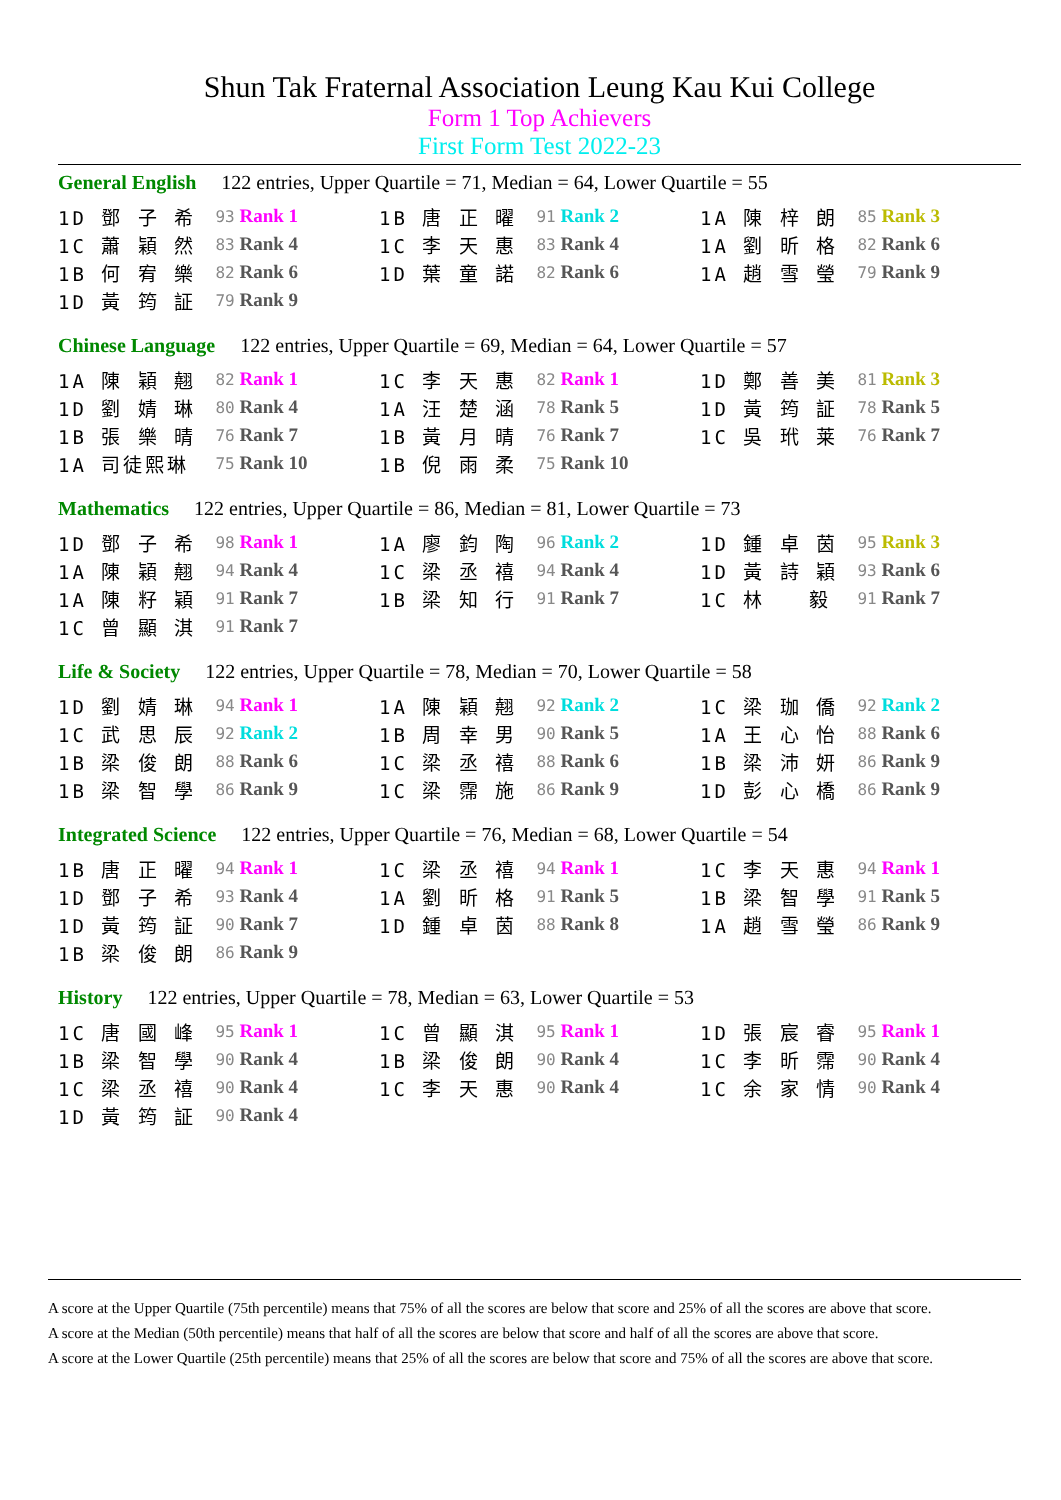Shun Tak Fraternal Association Leung Kau Kui College
Form 1 Top Achievers
First Form Test 2022-23
General English 122 entries, Upper Quartile = 71, Median = 64, Lower Quartile = 55
| 1D 鄧 子 希 | 93 Rank 1 | 1B 唐 正 曜 | 91 Rank 2 | 1A 陳 梓 朗 | 85 Rank 3 |
| 1C 蕭 穎 然 | 83 Rank 4 | 1C 李 天 惠 | 83 Rank 4 | 1A 劉 昕 格 | 82 Rank 6 |
| 1B 何 宥 樂 | 82 Rank 6 | 1D 葉 童 諾 | 82 Rank 6 | 1A 趙 雪 瑩 | 79 Rank 9 |
| 1D 黃 筠 証 | 79 Rank 9 | | | | |
Chinese Language 122 entries, Upper Quartile = 69, Median = 64, Lower Quartile = 57
| 1A 陳 穎 翹 | 82 Rank 1 | 1C 李 天 惠 | 82 Rank 1 | 1D 鄭 善 美 | 81 Rank 3 |
| 1D 劉 婧 琳 | 80 Rank 4 | 1A 汪 楚 涵 | 78 Rank 5 | 1D 黃 筠 証 | 78 Rank 5 |
| 1B 張 樂 晴 | 76 Rank 7 | 1B 黃 月 晴 | 76 Rank 7 | 1C 吳 玳 莱 | 76 Rank 7 |
| 1A 司徒熙琳 | 75 Rank 10 | 1B 倪 雨 柔 | 75 Rank 10 | | |
Mathematics 122 entries, Upper Quartile = 86, Median = 81, Lower Quartile = 73
| 1D 鄧 子 希 | 98 Rank 1 | 1A 廖 鈞 陶 | 96 Rank 2 | 1D 鍾 卓 茵 | 95 Rank 3 |
| 1A 陳 穎 翹 | 94 Rank 4 | 1C 梁 丞 禧 | 94 Rank 4 | 1D 黃 詩 穎 | 93 Rank 6 |
| 1A 陳 籽 穎 | 91 Rank 7 | 1B 梁 知 行 | 91 Rank 7 | 1C 林 毅 | 91 Rank 7 |
| 1C 曾 顯 淇 | 91 Rank 7 | | | | |
Life & Society 122 entries, Upper Quartile = 78, Median = 70, Lower Quartile = 58
| 1D 劉 婧 琳 | 94 Rank 1 | 1A 陳 穎 翹 | 92 Rank 2 | 1C 梁 珈 僑 | 92 Rank 2 |
| 1C 武 思 辰 | 92 Rank 2 | 1B 周 幸 男 | 90 Rank 5 | 1A 王 心 怡 | 88 Rank 6 |
| 1B 梁 俊 朗 | 88 Rank 6 | 1C 梁 丞 禧 | 88 Rank 6 | 1B 梁 沛 妍 | 86 Rank 9 |
| 1B 梁 智 學 | 86 Rank 9 | 1C 梁 霈 施 | 86 Rank 9 | 1D 彭 心 橋 | 86 Rank 9 |
Integrated Science 122 entries, Upper Quartile = 76, Median = 68, Lower Quartile = 54
| 1B 唐 正 曜 | 94 Rank 1 | 1C 梁 丞 禧 | 94 Rank 1 | 1C 李 天 惠 | 94 Rank 1 |
| 1D 鄧 子 希 | 93 Rank 4 | 1A 劉 昕 格 | 91 Rank 5 | 1B 梁 智 學 | 91 Rank 5 |
| 1D 黃 筠 証 | 90 Rank 7 | 1D 鍾 卓 茵 | 88 Rank 8 | 1A 趙 雪 瑩 | 86 Rank 9 |
| 1B 梁 俊 朗 | 86 Rank 9 | | | | |
History 122 entries, Upper Quartile = 78, Median = 63, Lower Quartile = 53
| 1C 唐 國 峰 | 95 Rank 1 | 1C 曾 顯 淇 | 95 Rank 1 | 1D 張 宸 睿 | 95 Rank 1 |
| 1B 梁 智 學 | 90 Rank 4 | 1B 梁 俊 朗 | 90 Rank 4 | 1C 李 昕 霈 | 90 Rank 4 |
| 1C 梁 丞 禧 | 90 Rank 4 | 1C 李 天 惠 | 90 Rank 4 | 1C 余 家 情 | 90 Rank 4 |
| 1D 黃 筠 証 | 90 Rank 4 | | | | |
A score at the Upper Quartile (75th percentile) means that 75% of all the scores are below that score and 25% of all the scores are above that score.
A score at the Median (50th percentile) means that half of all the scores are below that score and half of all the scores are above that score.
A score at the Lower Quartile (25th percentile) means that 25% of all the scores are below that score and 75% of all the scores are above that score.